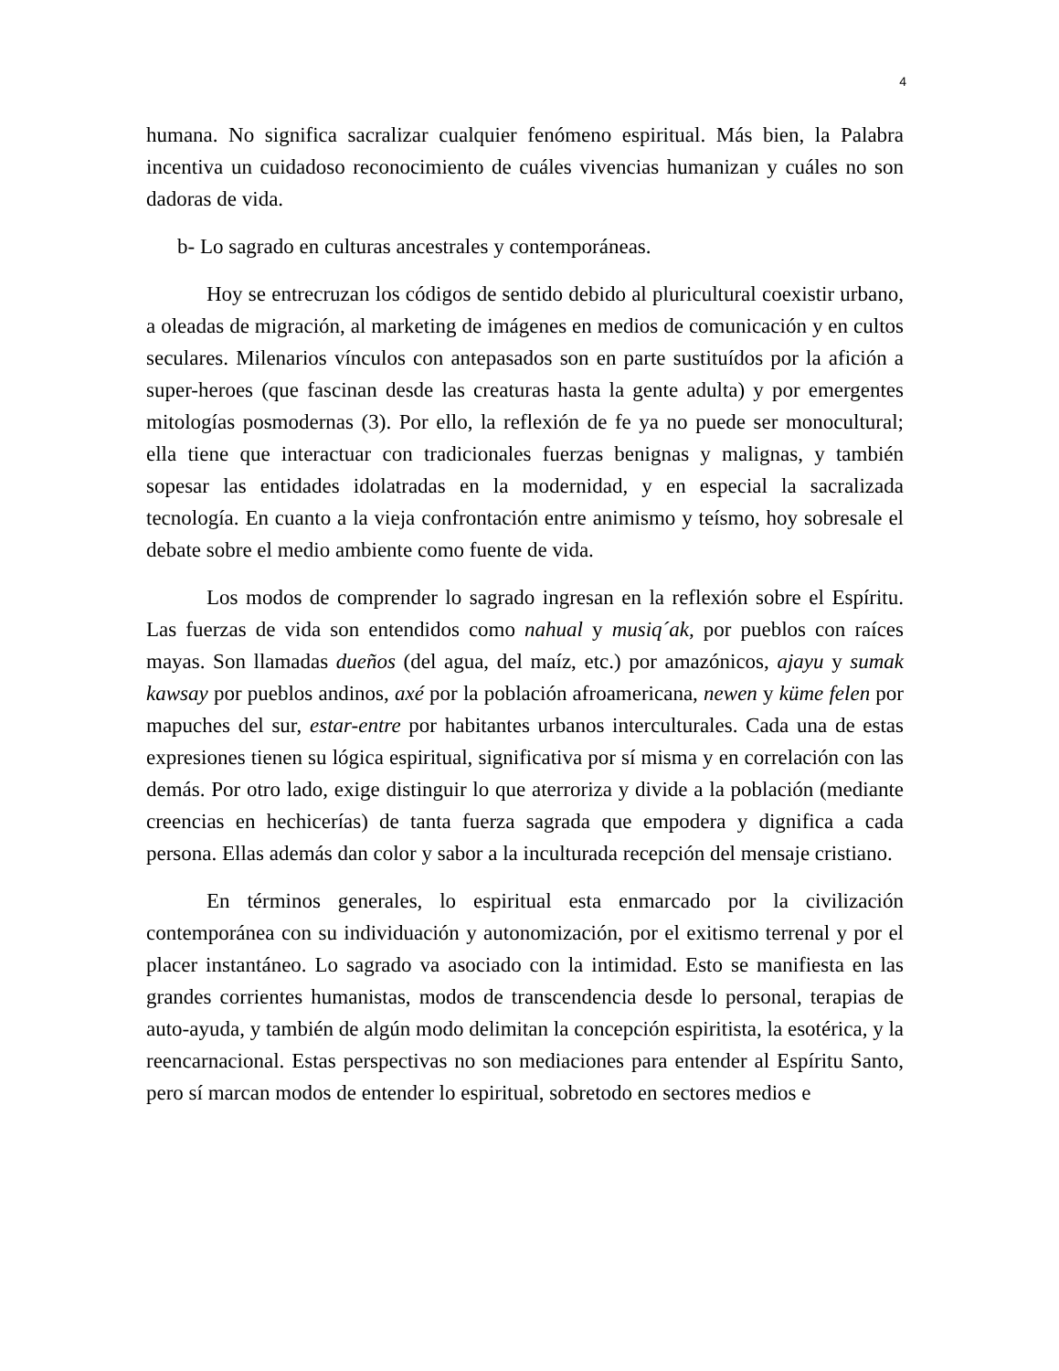4
humana. No significa sacralizar cualquier fenómeno espiritual. Más bien, la Palabra incentiva un cuidadoso reconocimiento de cuáles vivencias humanizan y cuáles no son dadoras de vida.
b- Lo sagrado en culturas ancestrales y contemporáneas.
Hoy se entrecruzan los códigos de sentido debido al pluricultural coexistir urbano, a oleadas de migración, al marketing de imágenes en medios de comunicación y en cultos seculares. Milenarios vínculos con antepasados son en parte sustituídos por la afición a super-heroes (que fascinan desde las creaturas hasta la gente adulta) y por emergentes mitologías posmodernas (3). Por ello, la reflexión de fe ya no puede ser monocultural; ella tiene que interactuar con tradicionales fuerzas benignas y malignas, y también sopesar las entidades idolatradas en la modernidad, y en especial la sacralizada tecnología. En cuanto a la vieja confrontación entre animismo y teísmo, hoy sobresale el debate sobre el medio ambiente como fuente de vida.
Los modos de comprender lo sagrado ingresan en la reflexión sobre el Espíritu. Las fuerzas de vida son entendidos como nahual y musiq´ak, por pueblos con raíces mayas. Son llamadas dueños (del agua, del maíz, etc.) por amazónicos, ajayu y sumak kawsay por pueblos andinos, axé por la población afroamericana, newen y küme felen por mapuches del sur, estar-entre por habitantes urbanos interculturales. Cada una de estas expresiones tienen su lógica espiritual, significativa por sí misma y en correlación con las demás. Por otro lado, exige distinguir lo que aterroriza y divide a la población (mediante creencias en hechicerías) de tanta fuerza sagrada que empodera y dignifica a cada persona. Ellas además dan color y sabor a la inculturada recepción del mensaje cristiano.
En términos generales, lo espiritual esta enmarcado por la civilización contemporánea con su individuación y autonomización, por el exitismo terrenal y por el placer instantáneo. Lo sagrado va asociado con la intimidad. Esto se manifiesta en las grandes corrientes humanistas, modos de transcendencia desde lo personal, terapias de auto-ayuda, y también de algún modo delimitan la concepción espiritista, la esotérica, y la reencarnacional. Estas perspectivas no son mediaciones para entender al Espíritu Santo, pero sí marcan modos de entender lo espiritual, sobretodo en sectores medios e